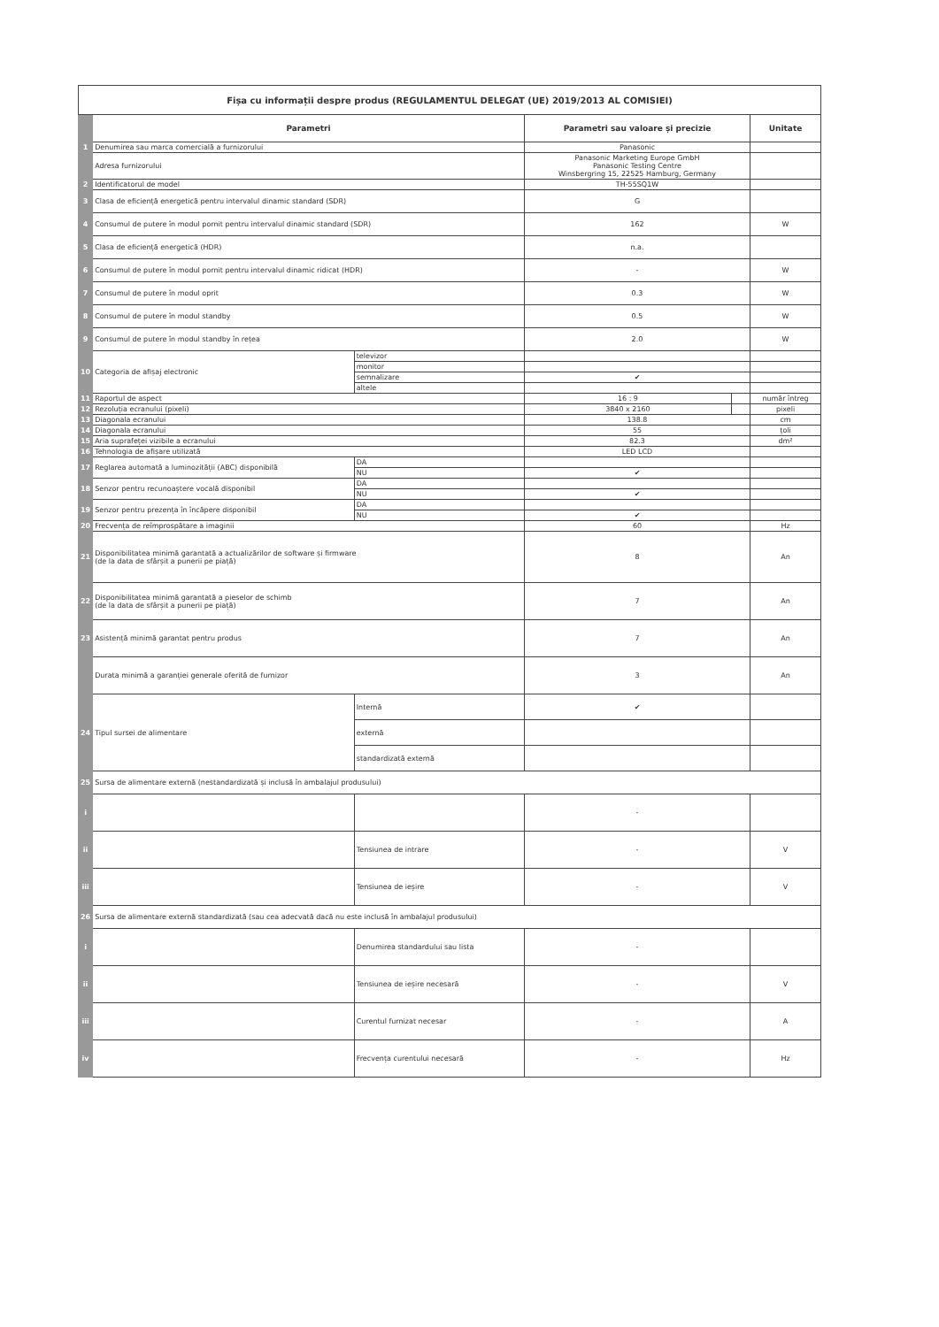| Fișa cu informații despre produs (REGULAMENTUL DELEGAT (UE) 2019/2013 AL COMISIEI) | | | | | |
| | Parametri | | Parametri sau valoare și precizie | | Unitate |
| 1 | Denumirea sau marca comercială a furnizorului | | Panasonic | | |
| | Adresa furnizorului | | Panasonic Marketing Europe GmbH Panasonic Testing Centre Winsbergring 15, 22525 Hamburg, Germany | | |
| 2 | Identificatorul de model | | TH-55SQ1W | | |
| 3 | Clasa de eficiență energetică pentru intervalul dinamic standard (SDR) | | G | | |
| 4 | Consumul de putere în modul pornit pentru intervalul dinamic standard (SDR) | | 162 | | W |
| 5 | Clasa de eficiență energetică (HDR) | | n.a. | | |
| 6 | Consumul de putere în modul pornit pentru intervalul dinamic ridicat (HDR) | | - | | W |
| 7 | Consumul de putere în modul oprit | | 0.3 | | W |
| 8 | Consumul de putere în modul standby | | 0.5 | | W |
| 9 | Consumul de putere în modul standby în rețea | | 2.0 | | W |
| 10 | Categoria de afișaj electronic | televizor | | | |
| | | monitor | | | |
| | | semnalizare | ✔ | | |
| | | altele | | | |
| 11 | Raportul de aspect | | 16 : 9 | | număr întreg |
| 12 | Rezoluția ecranului (pixeli) | | 3840 x 2160 | | pixeli |
| 13 | Diagonala ecranului | | 138.8 | | cm |
| 14 | Diagonala ecranului | | 55 | | țoli |
| 15 | Aria suprafeței vizibile a ecranului | | 82.3 | | dm² |
| 16 | Tehnologia de afișare utilizată | | LED LCD | | |
| 17 | Reglarea automată a luminozității (ABC) disponibilă | DA | | | |
| | | NU | ✔ | | |
| 18 | Senzor pentru recunoaștere vocală disponibil | DA | | | |
| | | NU | ✔ | | |
| 19 | Senzor pentru prezența în încăpere disponibil | DA | | | |
| | | NU | ✔ | | |
| 20 | Frecvența de reîmprospătare a imaginii | | 60 | | Hz |
| 21 | Disponibilitatea minimă garantată a actualizărilor de software și firmware (de la data de sfârșit a punerii pe piață) | | 8 | | An |
| 22 | Disponibilitatea minimă garantată a pieselor de schimb (de la data de sfârșit a punerii pe piață) | | 7 | | An |
| 23 | Asistență minimă garantat pentru produs | | 7 | | An |
| | Durata minimă a garanției generale oferită de furnizor | | 3 | | An |
| 24 | Tipul sursei de alimentare | Internă | ✔ | | |
| | | externă | | | |
| | | standardizată externă | | | |
| 25 | Sursa de alimentare externă (nestandardizată și inclusă în ambalajul produsului) | | | | |
| i | | | - | | |
| ii | | Tensiunea de intrare | - | | V |
| iii | | Tensiunea de ieșire | - | | V |
| 26 | Sursa de alimentare externă standardizată (sau cea adecvată dacă nu este inclusă în ambalajul produsului) | | | | |
| i | | Denumirea standardului sau lista | - | | |
| ii | | Tensiunea de ieșire necesară | - | | V |
| iii | | Curentul furnizat necesar | - | | A |
| iv | | Frecvența curentului necesară | - | | Hz |